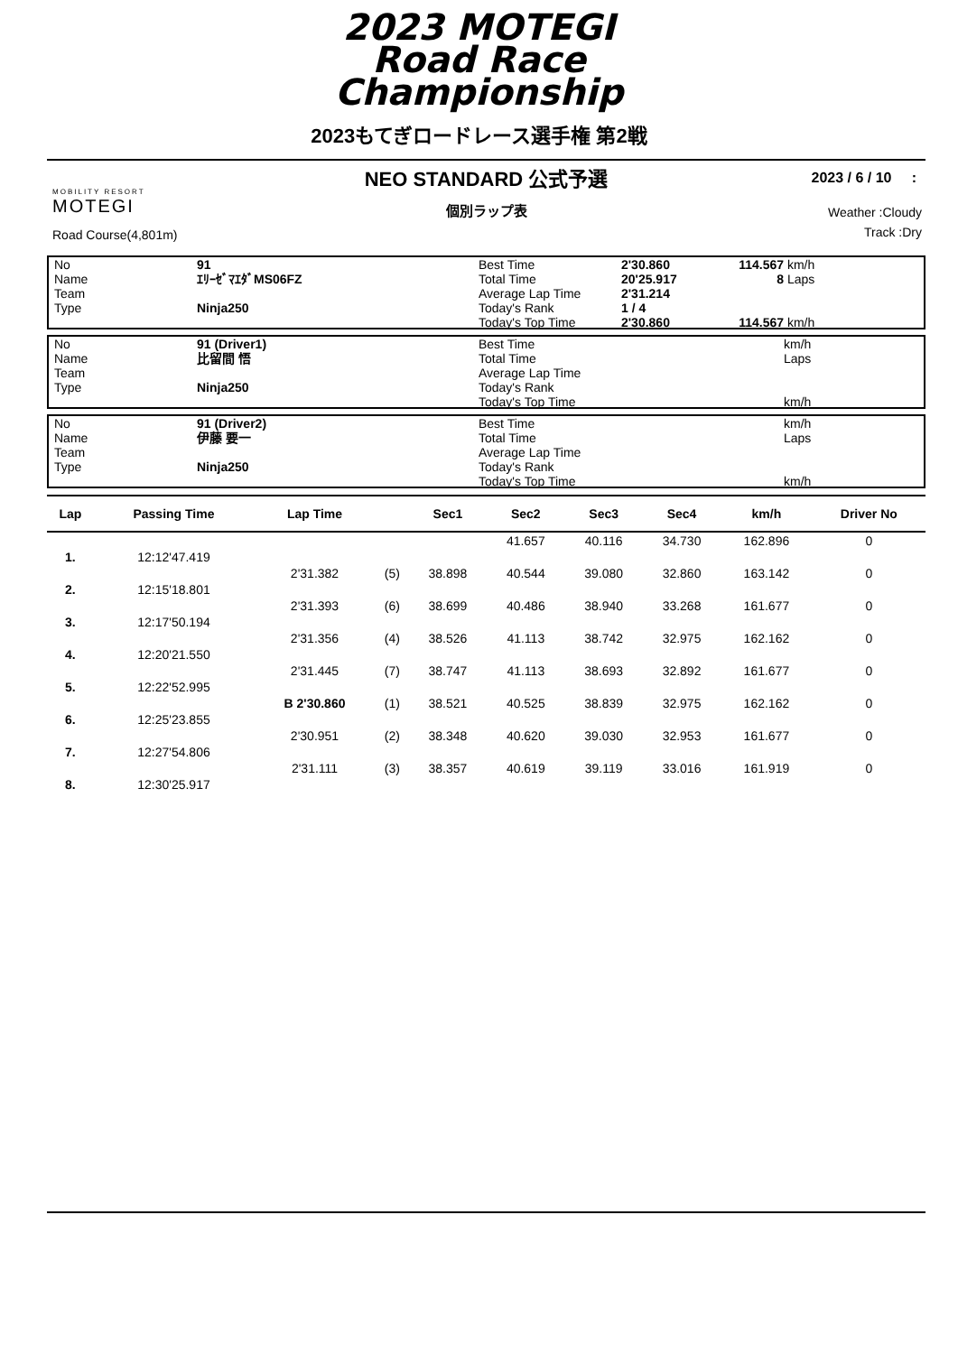2023 MOTEGI
Road Race
Championship
2023もてぎロードレース選手権 第2戦
NEO STANDARD 公式予選
個別ラップ表
2023 / 6 / 10 :
Weather :Cloudy
Track :Dry
MOBILITY RESORT
MOTEGI
Road Course(4,801m)
| No | 91 | Best Time | 2'30.860 | 114.567 | km/h |
| Name | ｴﾘｰｾﾞﾏｴﾀﾞMS06FZ | Total Time | 20'25.917 | 8 | Laps |
| Team | | Average Lap Time | 2'31.214 | | |
| Type | Ninja250 | Today's Rank | 1 / 4 | | |
| | | Today's Top Time | 2'30.860 | 114.567 | km/h |
| No | 91 (Driver1) | Best Time | | km/h |
| Name | 比留間 悟 | Total Time | | Laps |
| Team | | Average Lap Time | | |
| Type | Ninja250 | Today's Rank | | |
| | | Today's Top Time | | km/h |
| No | 91 (Driver2) | Best Time | | km/h |
| Name | 伊藤 要一 | Total Time | | Laps |
| Team | | Average Lap Time | | |
| Type | Ninja250 | Today's Rank | | |
| | | Today's Top Time | | km/h |
| Lap | Passing Time | Lap Time | | Sec1 | Sec2 | Sec3 | Sec4 | km/h | Driver No |
| --- | --- | --- | --- | --- | --- | --- | --- | --- | --- |
| | | | | | 41.657 | 40.116 | 34.730 | 162.896 | 0 |
| 1. | 12:12'47.419 | | | | | | | | |
| | | 2'31.382 | (5) | 38.898 | 40.544 | 39.080 | 32.860 | 163.142 | 0 |
| 2. | 12:15'18.801 | | | | | | | | |
| | | 2'31.393 | (6) | 38.699 | 40.486 | 38.940 | 33.268 | 161.677 | 0 |
| 3. | 12:17'50.194 | | | | | | | | |
| | | 2'31.356 | (4) | 38.526 | 41.113 | 38.742 | 32.975 | 162.162 | 0 |
| 4. | 12:20'21.550 | | | | | | | | |
| | | 2'31.445 | (7) | 38.747 | 41.113 | 38.693 | 32.892 | 161.677 | 0 |
| 5. | 12:22'52.995 | | | | | | | | |
| | | B 2'30.860 | (1) | 38.521 | 40.525 | 38.839 | 32.975 | 162.162 | 0 |
| 6. | 12:25'23.855 | | | | | | | | |
| | | 2'30.951 | (2) | 38.348 | 40.620 | 39.030 | 32.953 | 161.677 | 0 |
| 7. | 12:27'54.806 | | | | | | | | |
| | | 2'31.111 | (3) | 38.357 | 40.619 | 39.119 | 33.016 | 161.919 | 0 |
| 8. | 12:30'25.917 | | | | | | | | |